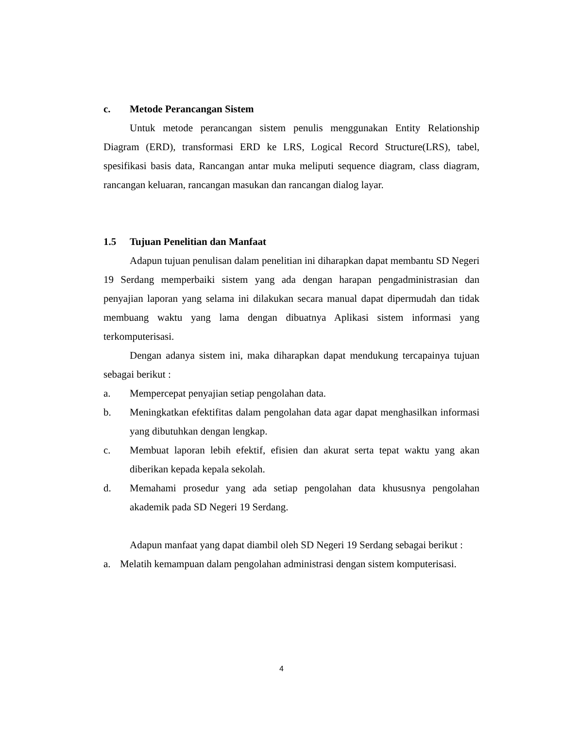c. Metode Perancangan Sistem
Untuk metode perancangan sistem penulis menggunakan Entity Relationship Diagram (ERD), transformasi ERD ke LRS, Logical Record Structure(LRS), tabel, spesifikasi basis data, Rancangan antar muka meliputi sequence diagram, class diagram, rancangan keluaran, rancangan masukan dan rancangan dialog layar.
1.5 Tujuan Penelitian dan Manfaat
Adapun tujuan penulisan dalam penelitian ini diharapkan dapat membantu SD Negeri 19 Serdang memperbaiki sistem yang ada dengan harapan pengadministrasian dan penyajian laporan yang selama ini dilakukan secara manual dapat dipermudah dan tidak membuang waktu yang lama dengan dibuatnya Aplikasi sistem informasi yang terkomputerisasi.
Dengan adanya sistem ini, maka diharapkan dapat mendukung tercapainya tujuan sebagai berikut :
a. Mempercepat penyajian setiap pengolahan data.
b. Meningkatkan efektifitas dalam pengolahan data agar dapat menghasilkan informasi yang dibutuhkan dengan lengkap.
c. Membuat laporan lebih efektif, efisien dan akurat serta tepat waktu yang akan diberikan kepada kepala sekolah.
d. Memahami prosedur yang ada setiap pengolahan data khususnya pengolahan akademik pada SD Negeri 19 Serdang.
Adapun manfaat yang dapat diambil oleh SD Negeri 19 Serdang sebagai berikut :
a. Melatih kemampuan dalam pengolahan administrasi dengan sistem komputerisasi.
4